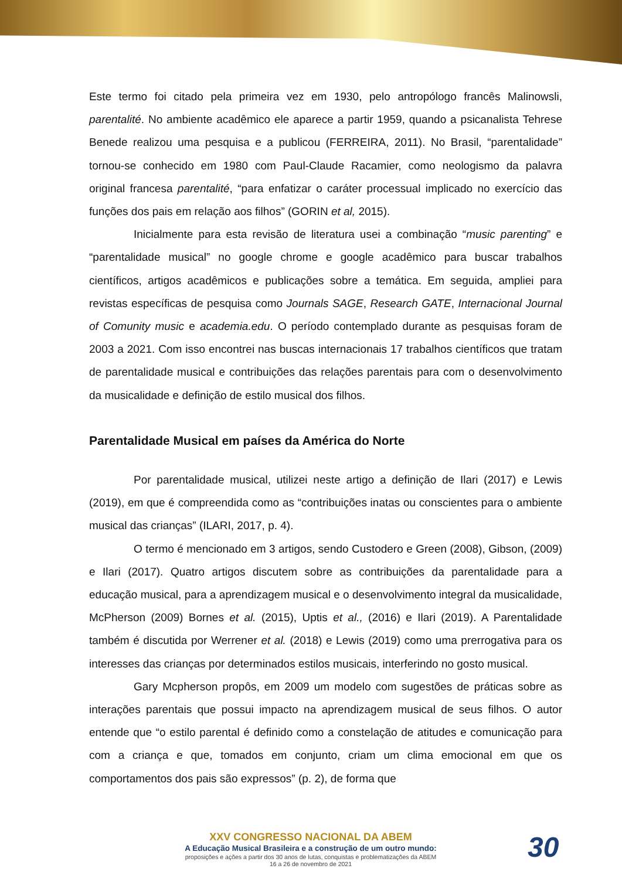Este termo foi citado pela primeira vez em 1930, pelo antropólogo francês Malinowsli, parentalité. No ambiente acadêmico ele aparece a partir 1959, quando a psicanalista Tehrese Benede realizou uma pesquisa e a publicou (FERREIRA, 2011). No Brasil, “parentalidade” tornou-se conhecido em 1980 com Paul-Claude Racamier, como neologismo da palavra original francesa parentalité, “para enfatizar o caráter processual implicado no exercício das funções dos pais em relação aos filhos” (GORIN et al, 2015).
Inicialmente para esta revisão de literatura usei a combinação “music parenting” e “parentalidade musical” no google chrome e google acadêmico para buscar trabalhos científicos, artigos acadêmicos e publicações sobre a temática. Em seguida, ampliei para revistas específicas de pesquisa como Journals SAGE, Research GATE, Internacional Journal of Comunity music e academia.edu. O período contemplado durante as pesquisas foram de 2003 a 2021. Com isso encontrei nas buscas internacionais 17 trabalhos científicos que tratam de parentalidade musical e contribuições das relações parentais para com o desenvolvimento da musicalidade e definição de estilo musical dos filhos.
Parentalidade Musical em países da América do Norte
Por parentalidade musical, utilizei neste artigo a definição de Ilari (2017) e Lewis (2019), em que é compreendida como as “contribuições inatas ou conscientes para o ambiente musical das crianças” (ILARI, 2017, p. 4).
O termo é mencionado em 3 artigos, sendo Custodero e Green (2008), Gibson, (2009) e Ilari (2017). Quatro artigos discutem sobre as contribuições da parentalidade para a educação musical, para a aprendizagem musical e o desenvolvimento integral da musicalidade, McPherson (2009) Bornes et al. (2015), Uptis et al., (2016) e Ilari (2019). A Parentalidade também é discutida por Werrener et al. (2018) e Lewis (2019) como uma prerrogativa para os interesses das crianças por determinados estilos musicais, interferindo no gosto musical.
Gary Mcpherson propôs, em 2009 um modelo com sugestões de práticas sobre as interações parentais que possui impacto na aprendizagem musical de seus filhos. O autor entende que “o estilo parental é definido como a constelação de atitudes e comunicação para com a criança e que, tomados em conjunto, criam um clima emocional em que os comportamentos dos pais são expressos” (p. 2), de forma que
XXV CONGRESSO NACIONAL DA ABEM
A Educação Musical Brasileira e a construção de um outro mundo:
proposições e ações a partir dos 30 anos de lutas, conquistas e problematizações da ABEM
16 a 26 de novembro de 2021
30